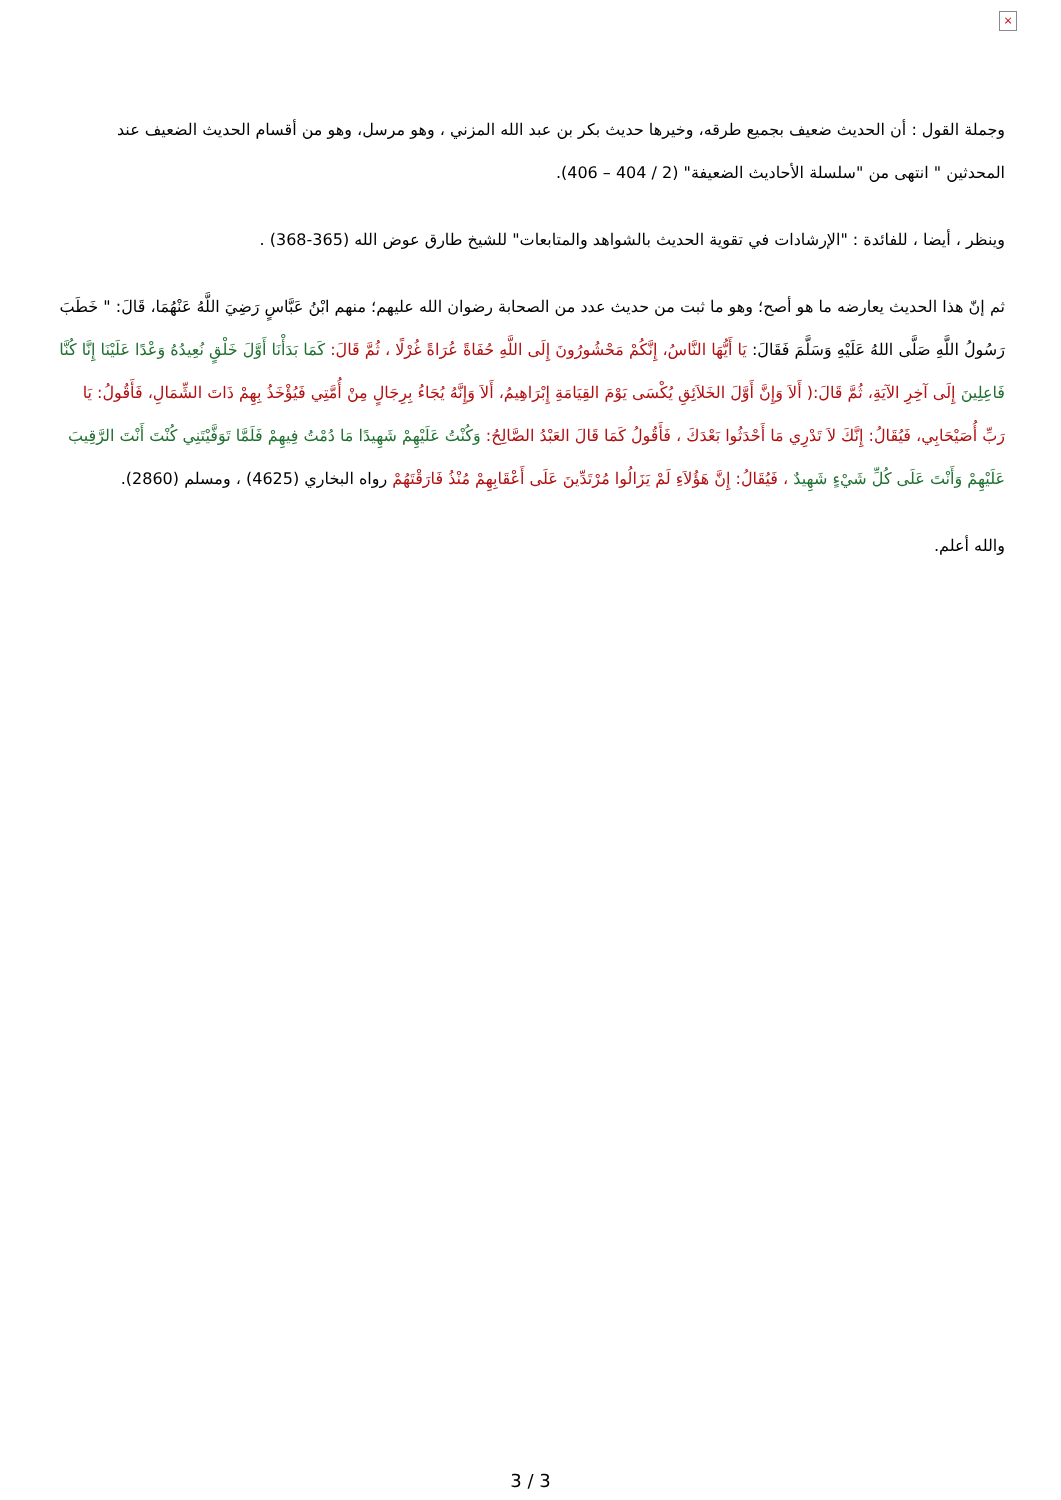×
وجملة القول : أن الحديث ضعيف بجميع طرقه، وخيرها حديث بكر بن عبد الله المزني ، وهو مرسل، وهو من أقسام الحديث الضعيف عند المحدثين " انتهى من "سلسلة الأحاديث الضعيفة" (2 / 404 – 406).
وينظر ، أيضا ، للفائدة : "الإرشادات في تقوية الحديث بالشواهد والمتابعات" للشيخ طارق عوض الله (365-368) .
ثم إنّ هذا الحديث يعارضه ما هو أصح؛ وهو ما ثبت من حديث عدد من الصحابة رضوان الله عليهم؛ منهم ابْنُ عَبَّاسٍ رَضِيَ اللَّهُ عَنْهُمَا، قَالَ: " خَطَبَ رَسُولُ اللَّهِ صَلَّى اللهُ عَلَيْهِ وَسَلَّمَ فَقَالَ: يَا أَيُّهَا النَّاسُ، إِنَّكُمْ مَحْشُورُونَ إِلَى اللَّهِ حُفَاةً عُرَاةً غُرْلًا ، ثُمَّ قَالَ: كَمَا بَدَأْنَا أَوَّلَ خَلْقٍ نُعِيدُهُ وَعْدًا عَلَيْنَا إِنَّا كُنَّا فَاعِلِينَ إِلَى آخِرِ الآيَةِ، ثُمَّ قَالَ:( أَلاَ وَإِنَّ أَوَّلَ الخَلاَئِقِ يُكْسَى يَوْمَ القِيَامَةِ إِبْرَاهِيمُ، أَلاَ وَإِنَّهُ يُجَاءُ بِرِجَالٍ مِنْ أُمَّتِي فَيُؤْخَذُ بِهِمْ ذَاتَ الشِّمَالِ، فَأَقُولُ: يَا رَبِّ أُصَيْحَابِي، فَيُقَالُ: إِنَّكَ لاَ تَدْرِي مَا أَحْدَثُوا بَعْدَكَ ، فَأَقُولُ كَمَا قَالَ العَبْدُ الصَّالِحُ: وَكُنْتُ عَلَيْهِمْ شَهِيدًا مَا دُمْتُ فِيهِمْ فَلَمَّا تَوَفَّيْتَنِي كُنْتَ أَنْتَ الرَّقِيبَ عَلَيْهِمْ وَأَنْتَ عَلَى كُلِّ شَيْءٍ شَهِيدٌ ، فَيُقَالُ: إِنَّ هَؤُلاَءِ لَمْ يَزَالُوا مُرْتَدِّينَ عَلَى أَعْقَابِهِمْ مُنْذُ فَارَقْتَهُمْ رواه البخاري (4625) ، ومسلم (2860).
والله أعلم.
3 / 3